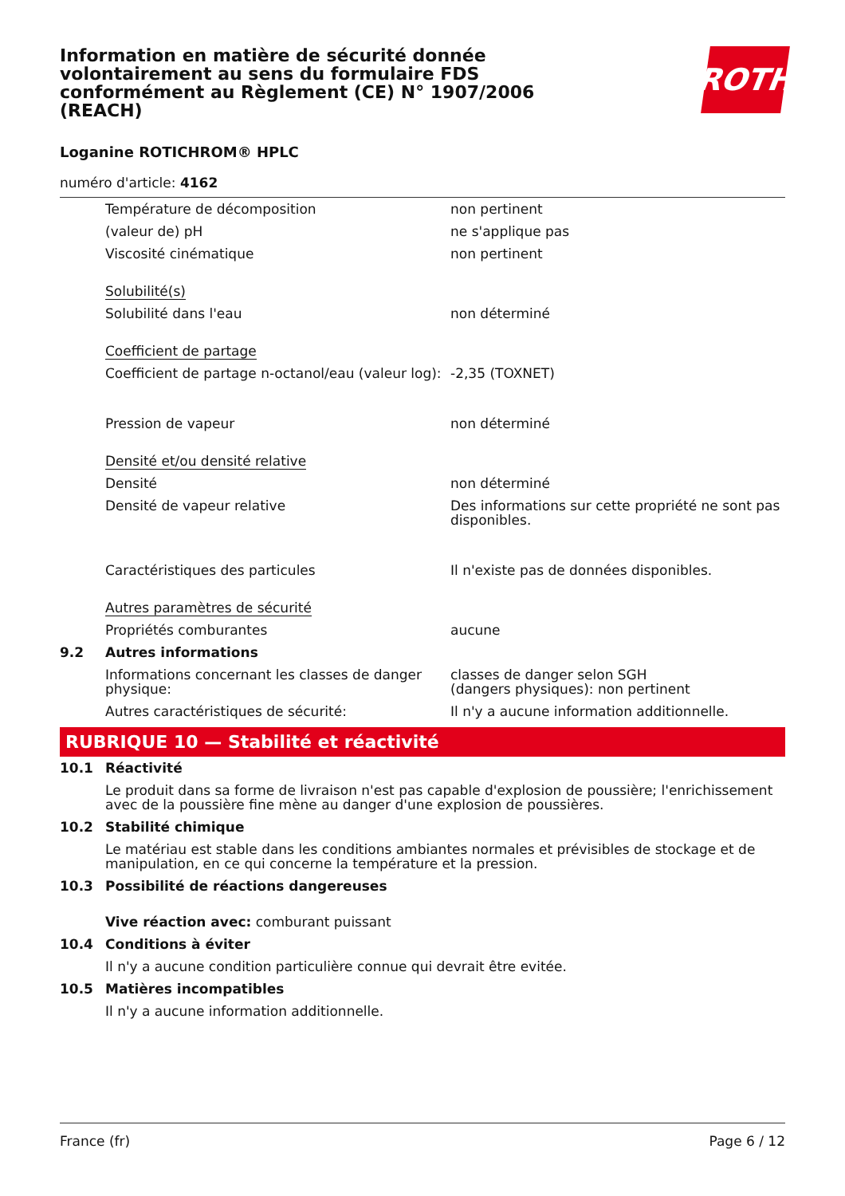Information en matière de sécurité donnée volontairement au sens du formulaire FDS conformément au Règlement (CE) N° 1907/2006 (REACH)
ROTH
Loganine ROTICHROM® HPLC
numéro d'article: 4162
| | Température de décomposition | non pertinent |
| | (valeur de) pH | ne s'applique pas |
| | Viscosité cinématique | non pertinent |
| | Solubilité(s) | |
| | Solubilité dans l'eau | non déterminé |
| | Coefficient de partage | |
| | Coefficient de partage n-octanol/eau (valeur log): | -2,35 (TOXNET) |
| | Pression de vapeur | non déterminé |
| | Densité et/ou densité relative | |
| | Densité | non déterminé |
| | Densité de vapeur relative | Des informations sur cette propriété ne sont pas disponibles. |
| | Caractéristiques des particules | Il n'existe pas de données disponibles. |
| | Autres paramètres de sécurité | |
| | Propriétés comburantes | aucune |
| 9.2 | Autres informations | |
| | Informations concernant les classes de danger physique: | classes de danger selon SGH (dangers physiques): non pertinent |
| | Autres caractéristiques de sécurité: | Il n'y a aucune information additionnelle. |
RUBRIQUE 10 — Stabilité et réactivité
| 10.1 | Réactivité |
| | Le produit dans sa forme de livraison n'est pas capable d'explosion de poussière; l'enrichissement avec de la poussière fine mène au danger d'une explosion de poussières. |
| 10.2 | Stabilité chimique |
| | Le matériau est stable dans les conditions ambiantes normales et prévisibles de stockage et de manipulation, en ce qui concerne la température et la pression. |
| 10.3 | Possibilité de réactions dangereuses |
| | Vive réaction avec: comburant puissant |
| 10.4 | Conditions à éviter |
| | Il n'y a aucune condition particulière connue qui devrait être evitée. |
| 10.5 | Matières incompatibles |
| | Il n'y a aucune information additionnelle. |
France (fr) Page 6 / 12